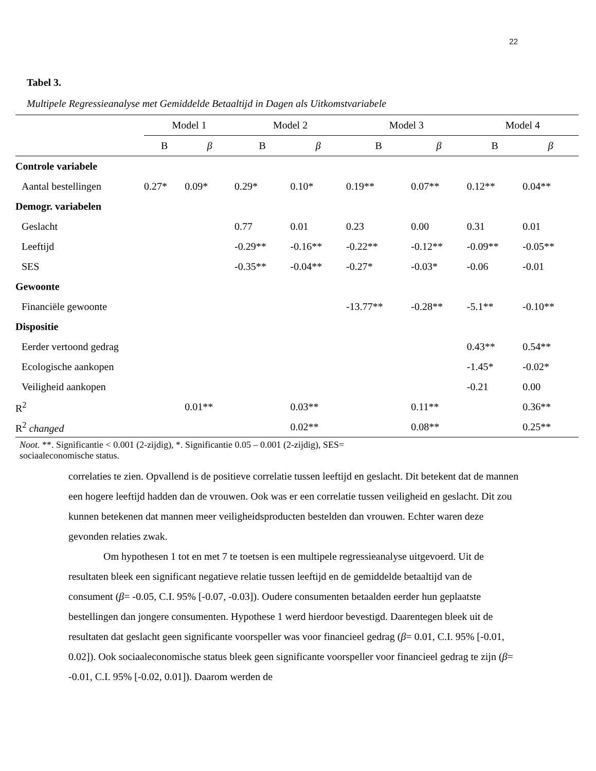22
Tabel 3.
Multipele Regressieanalyse met Gemiddelde Betaaltijd in Dagen als Uitkomstvariabele
| | Model 1 | | Model 2 | | Model 3 | | Model 4 | |
| --- | --- | --- | --- | --- | --- | --- | --- | --- |
| | B | β | B | β | B | β | B | β |
| Controle variabele | | | | | | | | |
| Aantal bestellingen | 0.27* | 0.09* | 0.29* | 0.10* | 0.19** | 0.07** | 0.12** | 0.04** |
| Demogr. variabelen | | | | | | | | |
| Geslacht | | | 0.77 | 0.01 | 0.23 | 0.00 | 0.31 | 0.01 |
| Leeftijd | | | -0.29** | -0.16** | -0.22** | -0.12** | -0.09** | -0.05** |
| SES | | | -0.35** | -0.04** | -0.27* | -0.03* | -0.06 | -0.01 |
| Gewoonte | | | | | | | | |
| Financiële gewoonte | | | | | -13.77** | -0.28** | -5.1** | -0.10** |
| Dispositie | | | | | | | | |
| Eerder vertoond gedrag | | | | | | | 0.43** | 0.54** |
| Ecologische aankopen | | | | | | | -1.45* | -0.02* |
| Veiligheid aankopen | | | | | | | -0.21 | 0.00 |
| R<sup>2</sup> | | 0.01** | | 0.03** | | 0.11** | | 0.36** |
| R<sup>2</sup> changed | | | | 0.02** | | 0.08** | | 0.25** |
Noot. **. Significantie < 0.001 (2-zijdig), *. Significantie 0.05 – 0.001 (2-zijdig), SES=
sociaaleconomische status.
correlaties te zien. Opvallend is de positieve correlatie tussen leeftijd en geslacht. Dit betekent dat de mannen een hogere leeftijd hadden dan de vrouwen. Ook was er een correlatie tussen veiligheid en geslacht. Dit zou kunnen betekenen dat mannen meer veiligheidsproducten bestelden dan vrouwen. Echter waren deze gevonden relaties zwak.
Om hypothesen 1 tot en met 7 te toetsen is een multipele regressieanalyse uitgevoerd. Uit de resultaten bleek een significant negatieve relatie tussen leeftijd en de gemiddelde betaaltijd van de consument (β= -0.05, C.I. 95% [-0.07, -0.03]). Oudere consumenten betaalden eerder hun geplaatste bestellingen dan jongere consumenten. Hypothese 1 werd hierdoor bevestigd. Daarentegen bleek uit de resultaten dat geslacht geen significante voorspeller was voor financieel gedrag (β= 0.01, C.I. 95% [-0.01, 0.02]). Ook sociaaleconomische status bleek geen significante voorspeller voor financieel gedrag te zijn (β= -0.01, C.I. 95% [-0.02, 0.01]). Daarom werden de